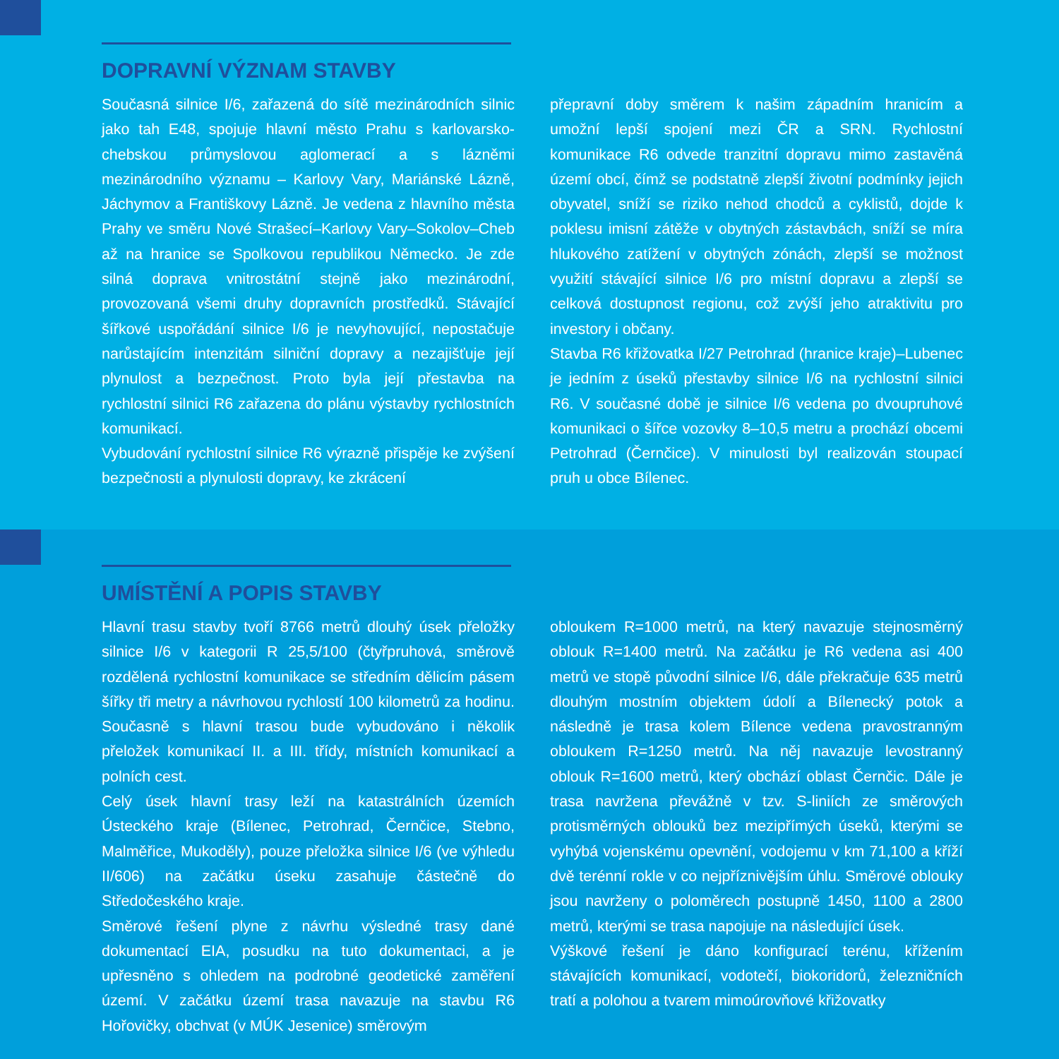DOPRAVNÍ VÝZNAM STAVBY
Současná silnice I/6, zařazená do sítě mezinárodních silnic jako tah E48, spojuje hlavní město Prahu s karlo­varsko-chebskou průmyslovou aglomerací a s lázněmi mezinárodního významu – Karlovy Vary, Mariánské Lázně, Jáchymov a Františkovy Lázně. Je vedena z hlavního města Prahy ve směru Nové Strašecí–Karlovy Vary–Sokolov–Cheb až na hranice se Spolkovou republikou Německo. Je zde silná doprava vnitrostátní stejně jako mezinárodní, provozovaná všemi druhy dopravních prostředků. Stávající šířkové uspořádání silnice I/6 je nevyhovující, nepostačuje narůstajícím intenzitám silniční dopravy a nezajišťuje její plynulost a bezpečnost. Proto byla její přestavba na rychlostní silnici R6 zařazena do plánu výstavby rychlostních komunikací.
Vybudování rychlostní silnice R6 výrazně přispěje ke zvýšení bezpečnosti a plynulosti dopravy, ke zkrácení
přepravní doby směrem k našim západním hranicím a umožní lepší spojení mezi ČR a SRN. Rychlostní komunikace R6 odvede tranzitní dopravu mimo zastavěná území obcí, čímž se podstatně zlepší životní podmínky jejich obyvatel, sníží se riziko nehod chodců a cyklistů, dojde k poklesu imisní zátěže v obytných zástavbách, sníží se míra hlukového zatížení v obytných zónách, zlepší se možnost využití stávající silnice I/6 pro místní dopravu a zlepší se celková dostupnost regionu, což zvýší jeho atraktivitu pro investory i občany.
Stavba R6 křižovatka I/27 Petrohrad (hranice kraje)–Lubenec je jedním z úseků přestavby silnice I/6 na rychlostní silnici R6. V současné době je silnice I/6 vedena po dvoupruhové komunikaci o šířce vozovky 8–10,5 metru a prochází obcemi Petrohrad (Černčice). V minulosti byl realizován stoupací pruh u obce Bílenec.
UMÍSTĚNÍ A POPIS STAVBY
Hlavní trasu stavby tvoří 8766 metrů dlouhý úsek přeložky silnice I/6 v kategorii R 25,5/100 (čtyřpruhová, směrově rozdělená rychlostní komunikace se středním dělicím pásem šířky tři metry a návrhovou rychlostí 100 kilometrů za hodinu. Současně s hlavní trasou bude vybudováno i několik přeložek komunikací II. a III. třídy, místních komunikací a polních cest.
Celý úsek hlavní trasy leží na katastrálních územích Ústeckého kraje (Bílenec, Petrohrad, Černčice, Stebno, Malměřice, Mukoděly), pouze přeložka silnice I/6 (ve výhledu II/606) na začátku úseku zasahuje částečně do Středočeského kraje.
Směrové řešení plyne z návrhu výsledné trasy dané dokumentací EIA, posudku na tuto dokumentaci, a je upřesněno s ohledem na podrobné geodetické zaměření území. V začátku území trasa navazuje na stavbu R6 Hořovičky, obchvat (v MÚK Jesenice) směrovým
obloukem R=1000 metrů, na který navazuje stejnosměrný oblouk R=1400 metrů. Na začátku je R6 vedena asi 400 metrů ve stopě původní silnice I/6, dále překračuje 635 metrů dlouhým mostním objektem údolí a Bílenecký potok a následně je trasa kolem Bílence vedena pravostranným obloukem R=1250 metrů. Na něj navazuje levostranný oblouk R=1600 metrů, který obchází oblast Černčic. Dále je trasa navržena převážně v tzv. S-liniích ze směrových protisměrných oblouků bez mezipřímých úseků, kterými se vyhýbá vojenskému opevnění, vodojemu v km 71,100 a kříží dvě terénní rokle v co nejpříznivějším úhlu. Směrové oblouky jsou navrženy o poloměrech postupně 1450, 1100 a 2800 metrů, kterými se trasa napojuje na následující úsek.
Výškové řešení je dáno konfigurací terénu, křížením stávajících komunikací, vodotečí, biokoridorů, železničních tratí a polohou a tvarem mimoúrovňové křižovatky